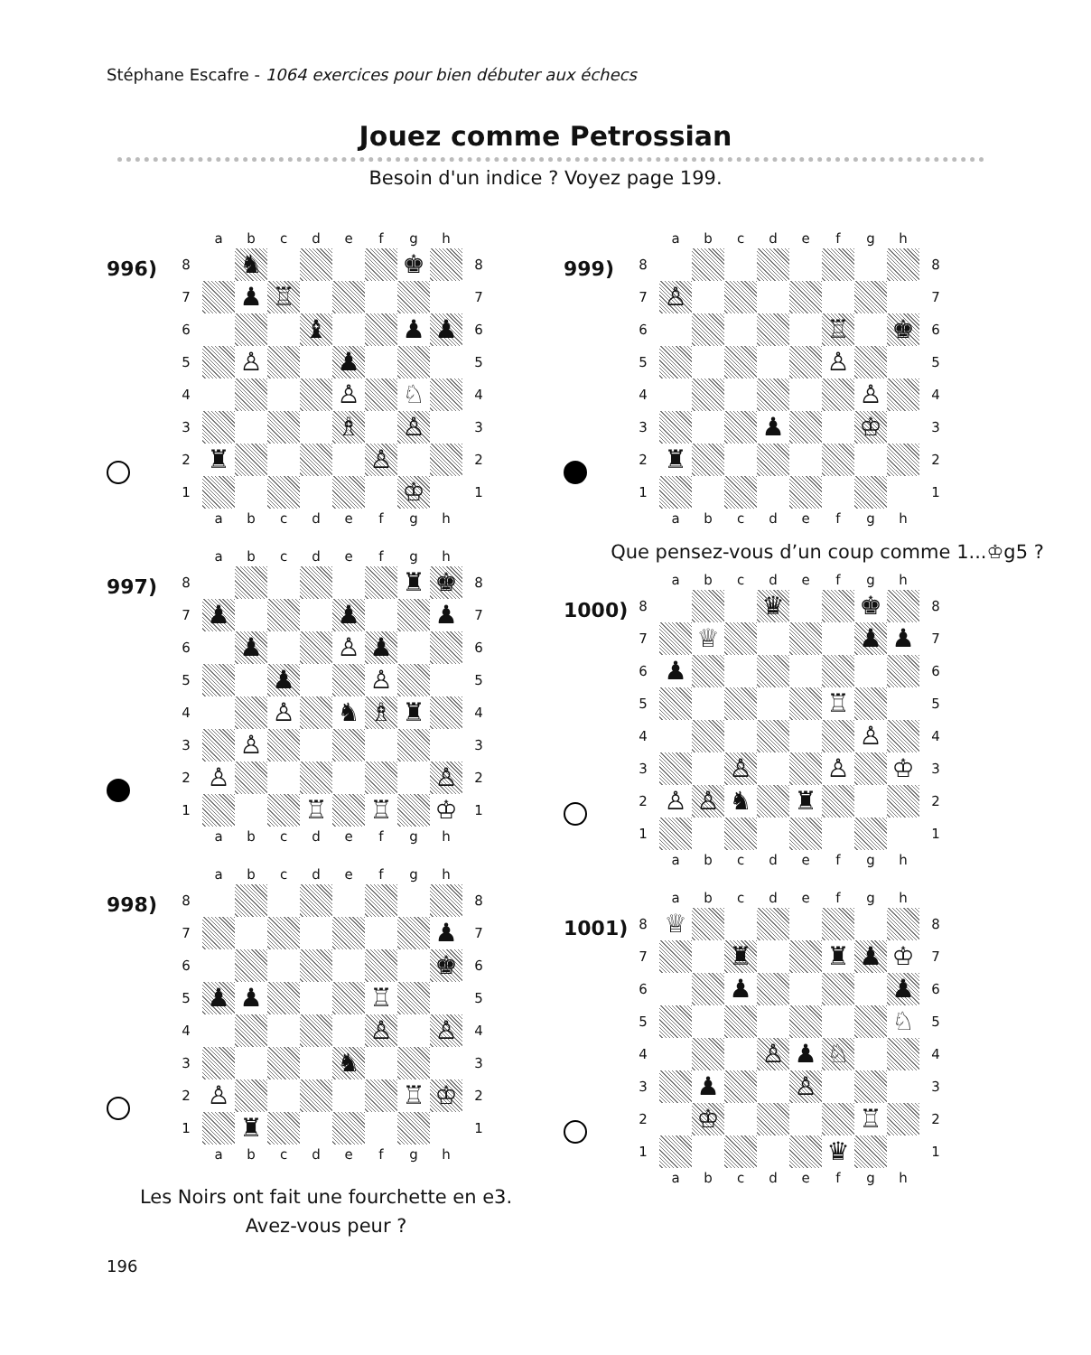Stéphane Escafre - 1064 exercices pour bien débuter aux échecs
Jouez comme Petrossian
Besoin d'un indice ? Voyez page 199.
996)
| | a | b | c | d | e | f | g | h | |
| 8 | | ♞ | | | | | ♚ | | 8 |
| 7 | | ♟ | ♖ | | | | | | 7 |
| 6 | | | | ♝ | | | ♟ | ♟ | 6 |
| 5 | | ♙ | | | ♟ | | | | 5 |
| 4 | | | | | ♙ | | ♘ | | 4 |
| 3 | | | | | ♗ | | ♙ | | 3 |
| 2 | ♜ | | | | | ♙ | | | 2 |
| 1 | | | | | | | ♔ | | 1 |
| | a | b | c | d | e | f | g | h | |
997)
| | a | b | c | d | e | f | g | h | |
| 8 | | | | | | | ♜ | ♚ | 8 |
| 7 | ♟ | | | | ♟ | | | ♟ | 7 |
| 6 | | ♟ | | | ♙ | ♟ | | | 6 |
| 5 | | | ♟ | | | ♙ | | | 5 |
| 4 | | | ♙ | | ♞ | ♗ | ♜ | | 4 |
| 3 | | ♙ | | | | | | | 3 |
| 2 | ♙ | | | | | | | ♙ | 2 |
| 1 | | | | ♖ | | ♖ | | ♔ | 1 |
| | a | b | c | d | e | f | g | h | |
998)
| | a | b | c | d | e | f | g | h | |
| 8 | | | | | | | | | 8 |
| 7 | | | | | | | | ♟ | 7 |
| 6 | | | | | | | | ♚ | 6 |
| 5 | ♟ | ♟ | | | | ♖ | | | 5 |
| 4 | | | | | | ♙ | | ♙ | 4 |
| 3 | | | | | ♞ | | | | 3 |
| 2 | ♙ | | | | | | ♖ | ♔ | 2 |
| 1 | | ♜ | | | | | | | 1 |
| | a | b | c | d | e | f | g | h | |
Les Noirs ont fait une fourchette en e3.
Avez-vous peur ?
999)
| | a | b | c | d | e | f | g | h | |
| 8 | | | | | | | | | 8 |
| 7 | ♙ | | | | | | | | 7 |
| 6 | | | | | | ♖ | | ♚ | 6 |
| 5 | | | | | | ♙ | | | 5 |
| 4 | | | | | | | ♙ | | 4 |
| 3 | | | | ♟ | | | ♔ | | 3 |
| 2 | ♜ | | | | | | | | 2 |
| 1 | | | | | | | | | 1 |
| | a | b | c | d | e | f | g | h | |
Que pensez-vous d’un coup comme 1...♔g5 ?
1000)
| | a | b | c | d | e | f | g | h | |
| 8 | | | | ♛ | | | ♚ | | 8 |
| 7 | | ♕ | | | | | ♟ | ♟ | 7 |
| 6 | ♟ | | | | | | | | 6 |
| 5 | | | | | | ♖ | | | 5 |
| 4 | | | | | | | ♙ | | 4 |
| 3 | | | ♙ | | | ♙ | | ♔ | 3 |
| 2 | ♙ | ♙ | ♞ | | ♜ | | | | 2 |
| 1 | | | | | | | | | 1 |
| | a | b | c | d | e | f | g | h | |
1001)
| | a | b | c | d | e | f | g | h | |
| 8 | ♕ | | | | | | | | 8 |
| 7 | | | ♜ | | | ♜ | ♟ | ♔ | 7 |
| 6 | | | ♟ | | | | | ♟ | 6 |
| 5 | | | | | | | | ♘ | 5 |
| 4 | | | | ♙ | ♟ | ♘ | | | 4 |
| 3 | | ♟ | | | ♙ | | | | 3 |
| 2 | | ♔ | | | | | ♖ | | 2 |
| 1 | | | | | | ♛ | | | 1 |
| | a | b | c | d | e | f | g | h | |
196